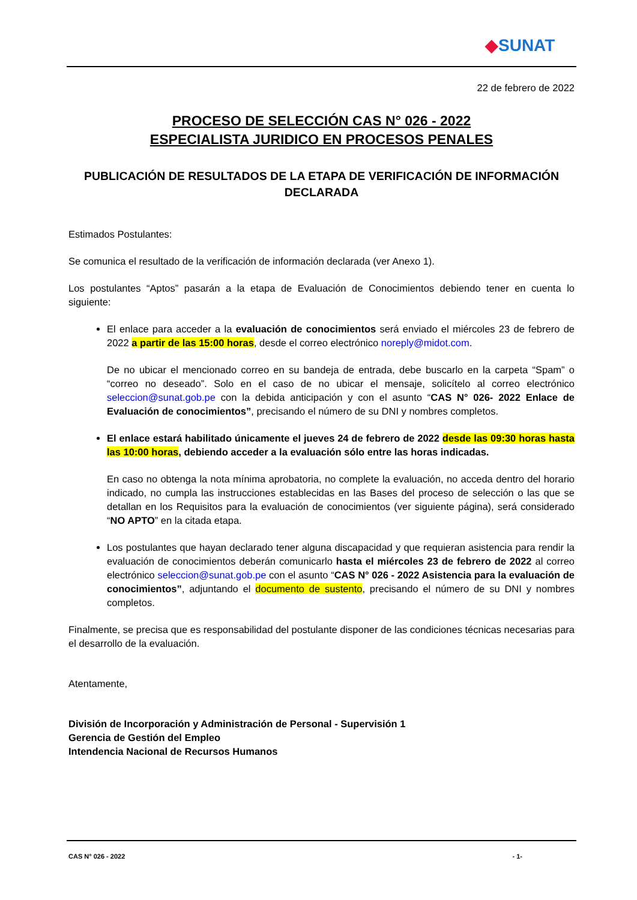◆SUNAT
22 de febrero de 2022
PROCESO DE SELECCIÓN CAS N° 026 - 2022
ESPECIALISTA JURIDICO EN PROCESOS PENALES
PUBLICACIÓN DE RESULTADOS DE LA ETAPA DE VERIFICACIÓN DE INFORMACIÓN DECLARADA
Estimados Postulantes:
Se comunica el resultado de la verificación de información declarada (ver Anexo 1).
Los postulantes “Aptos” pasarán a la etapa de Evaluación de Conocimientos debiendo tener en cuenta lo siguiente:
El enlace para acceder a la evaluación de conocimientos será enviado el miércoles 23 de febrero de 2022 a partir de las 15:00 horas, desde el correo electrónico noreply@midot.com.
De no ubicar el mencionado correo en su bandeja de entrada, debe buscarlo en la carpeta “Spam” o “correo no deseado”. Solo en el caso de no ubicar el mensaje, solicítelo al correo electrónico seleccion@sunat.gob.pe con la debida anticipación y con el asunto “CAS N° 026- 2022 Enlace de Evaluación de conocimientos”, precisando el número de su DNI y nombres completos.
El enlace estará habilitado únicamente el jueves 24 de febrero de 2022 desde las 09:30 horas hasta las 10:00 horas, debiendo acceder a la evaluación sólo entre las horas indicadas.
En caso no obtenga la nota mínima aprobatoria, no complete la evaluación, no acceda dentro del horario indicado, no cumpla las instrucciones establecidas en las Bases del proceso de selección o las que se detallan en los Requisitos para la evaluación de conocimientos (ver siguiente página), será considerado “NO APTO” en la citada etapa.
Los postulantes que hayan declarado tener alguna discapacidad y que requieran asistencia para rendir la evaluación de conocimientos deberán comunicarlo hasta el miércoles 23 de febrero de 2022 al correo electrónico seleccion@sunat.gob.pe con el asunto “CAS N° 026 - 2022 Asistencia para la evaluación de conocimientos”, adjuntando el documento de sustento, precisando el número de su DNI y nombres completos.
Finalmente, se precisa que es responsabilidad del postulante disponer de las condiciones técnicas necesarias para el desarrollo de la evaluación.
Atentamente,
División de Incorporación y Administración de Personal - Supervisión 1
Gerencia de Gestión del Empleo
Intendencia Nacional de Recursos Humanos
CAS N° 026 - 2022 - 1-